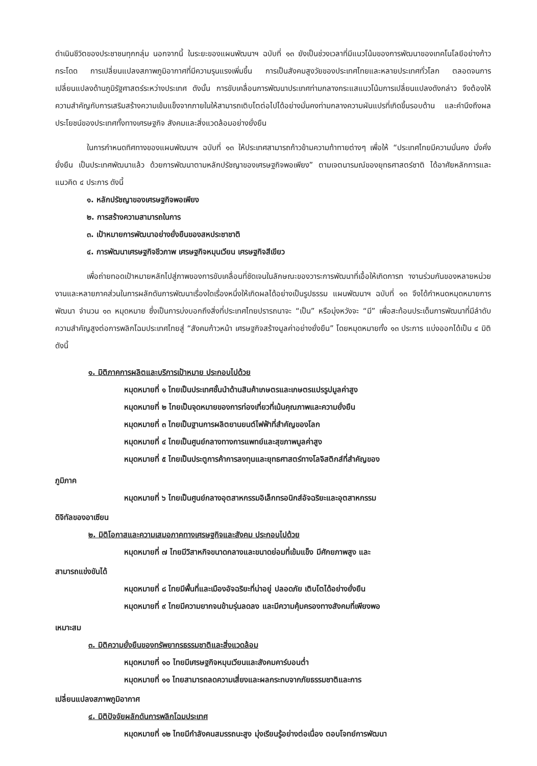ดำเนินชีวิตของประชาชนทุกกลุ่ม นอกจากนี้ ในระยะของแผนพัฒนาฯ ฉบับที่ ๑๓ ยังเป็นช่วงเวลาที่มีแนวโน้มของการพัฒนาของเทคโนโลยีอย่างก้าวกระโดด การเปลี่ยนแปลงสภาพภูมิอากาศที่มีความรุนแรงเพิ่มขึ้น การเป็นสังคมสูงวัยของประเทศไทยและหลายประเทศทั่วโลก ตลอดจนการเปลี่ยนแปลงด้านภูมิรัฐศาสตร์ระหว่างประเทศ ดังนั้น การขับเคลื่อนการพัฒนาประเทศท่ามกลางกระแสแนวโน้มการเปลี่ยนแปลงดังกล่าว จึงต้องให้ความสำคัญกับการเสริมสร้างความเข้มแข็งจากภายในให้สามารถเติบโตต่อไปได้อย่างมั่นคงท่ามกลางความผันแปรที่เกิดขึ้นรอบด้าน และคำนึงถึงผลประโยชน์ของประเทศทั้งทางเศรษฐกิจ สังคมและสิ่งแวดล้อมอย่างยั่งยืน
ในการกำหนดทิศทางของแผนพัฒนาฯ ฉบับที่ ๑๓ ให้ประเทศสามารถก้าวข้ามความท้าทายต่างๆ เพื่อให้ “ประเทศไทยมีความมั่นคง มั่งคั่ง ยั่งยืน เป็นประเทศพัฒนาแล้ว ด้วยการพัฒนาตามหลักปรัชญาของเศรษฐกิจพอเพียง” ตามเจตนารมณ์ของยุทธศาสตร์ชาติ ได้อาศัยหลักการและแนวคิด ๔ ประการ ดังนี้
๑. หลักปรัชญาของเศรษฐกิจพอเพียง
๒. การสร้างความสามารถในการ
๓. เป้าหมายการพัฒนาอย่างยั่งยืนของสหประชาชาติ
๔. การพัฒนาเศรษฐกิจชีวภาพ เศรษฐกิจหมุนเวียน เศรษฐกิจสีเขียว
เพื่อถ่ายทอดเป้าหมายหลักไปสู่ภาพของการขับเคลื่อนที่ชัดเจนในลักษณะของวาระการพัฒนาที่เอื้อให้เกิดการท างานร่วมกันของหลายหน่วยงานและหลายภาคส่วนในการผลักดันการพัฒนาเรื่องใดเรื่องหนึ่งให้เกิดผลได้อย่างเป็นรูปธรรม แผนพัฒนาฯ ฉบับที่ ๑๓ จึงได้กำหนดหมุดหมายการพัฒนา จำนวน ๑๓ หมุดหมาย ซึ่งเป็นการบ่งบอกถึงสิ่งที่ประเทศไทยปรารถนาจะ “เป็น” หรือมุ่งหวังจะ “มี” เพื่อสะท้อนประเด็นการพัฒนาที่มีลำดับความสำคัญสูงต่อการพลิกโฉมประเทศไทยสู่ “สังคมก้าวหน้า เศรษฐกิจสร้างมูลค่าอย่างยั่งยืน” โดยหมุดหมายทั้ง ๑๓ ประการ แบ่งออกได้เป็น ๔ มิติ ดังนี้
๑. มิติภาคการผลิตและบริการเป้าหมาย ประกอบไปด้วย
หมุดหมายที่ ๑ ไทยเป็นประเทศชั้นนำด้านสินค้าเกษตรและเกษตรแปรรูปมูลค่าสูง
หมุดหมายที่ ๒ ไทยเป็นจุดหมายของการท่องเที่ยวที่เน้นคุณภาพและความยั่งยืน
หมุดหมายที่ ๓ ไทยเป็นฐานการผลิตยานยนต์ไฟฟ้าที่สำคัญของโลก
หมุดหมายที่ ๔ ไทยเป็นศูนย์กลางทางการแพทย์และสุขภาพมูลค่าสูง
หมุดหมายที่ ๕ ไทยเป็นประตูการค้าการลงทุนและยุทธศาสตร์ทางโลจิสติกส์ที่สำคัญของ
ภูมิภาค
หมุดหมายที่ ๖ ไทยเป็นศูนย์กลางอุตสาหกรรมอิเล็กทรอนิกส์อัจฉริยะและอุตสาหกรรม
ดิจิทัลของอาเซียน
๒. มิติโอกาสและความเสมอภาคทางเศรษฐกิจและสังคม ประกอบไปด้วย
หมุดหมายที่ ๗ ไทยมีวิสาหกิจขนาดกลางและขนาดย่อมที่เข้มแข็ง มีศักยภาพสูง และ
สามารถแข่งขันได้
หมุดหมายที่ ๘ ไทยมีพื้นที่และเมืองอัจฉริยะที่น่าอยู่ ปลอดภัย เติบโตได้อย่างยั่งยืน
หมุดหมายที่ ๙ ไทยมีความยากจนข้ามรุ่นลดลง และมีความคุ้มครองทางสังคมที่เพียงพอ
เหมาะสม
๓. มิติความยั่งยืนของทรัพยากรธรรมชาติและสิ่งแวดล้อม
หมุดหมายที่ ๑๐ ไทยมีเศรษฐกิจหมุนเวียนและสังคมคาร์บอนต่ำ
หมุดหมายที่ ๑๑ ไทยสามารถลดความเสี่ยงและผลกระทบจากภัยธรรมชาติและการ
เปลี่ยนแปลงสภาพภูมิอากาศ
๔. มิติปัจจัยผลักดันการพลิกโฉมประเทศ
หมุดหมายที่ ๑๒ ไทยมีกำลังคนสมรรถนะสูง มุ่งเรียนรู้อย่างต่อเนื่อง ตอบโจทย์การพัฒนา